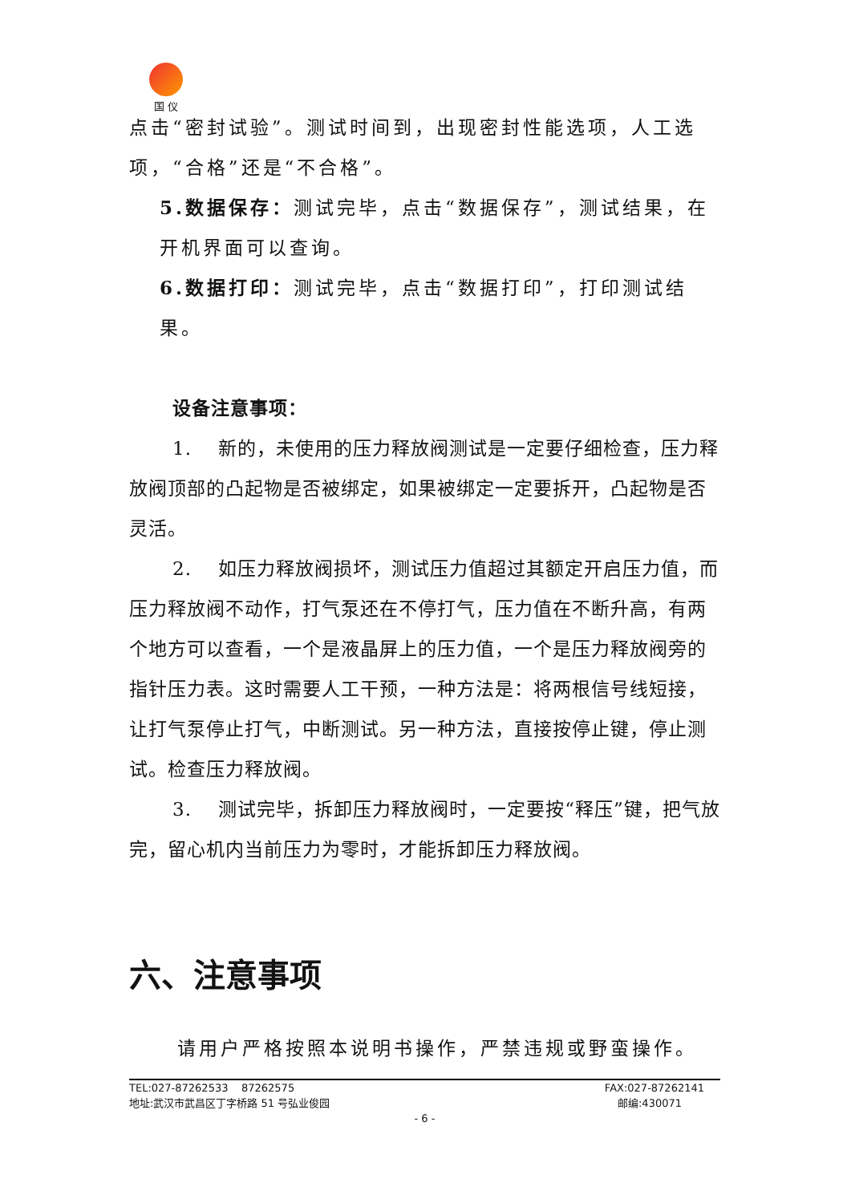国 仪
点击“密封试验”。测试时间到，出现密封性能选项，人工选项，“合格”还是“不合格”。
5.数据保存：测试完毕，点击“数据保存”，测试结果，在开机界面可以查询。
6.数据打印：测试完毕，点击“数据打印”，打印测试结果。
设备注意事项：
1. 新的，未使用的压力释放阀测试是一定要仔细检查，压力释放阀顶部的凸起物是否被绑定，如果被绑定一定要拆开，凸起物是否灵活。
2. 如压力释放阀损坏，测试压力值超过其额定开启压力值，而压力释放阀不动作，打气泵还在不停打气，压力值在不断升高，有两个地方可以查看，一个是液晶屏上的压力值，一个是压力释放阀旁的指针压力表。这时需要人工干预，一种方法是：将两根信号线短接，让打气泵停止打气，中断测试。另一种方法，直接按停止键，停止测试。检查压力释放阀。
3. 测试完毕，拆卸压力释放阀时，一定要按“释压”键，把气放完，留心机内当前压力为零时，才能拆卸压力释放阀。
六、注意事项
请用户严格按照本说明书操作，严禁违规或野蛮操作。
TEL:027-87262533 87262575 FAX:027-87262141
地址:武汉市武昌区丁字桥路 51 号弘业俊园 邮编:430071
- 6 -